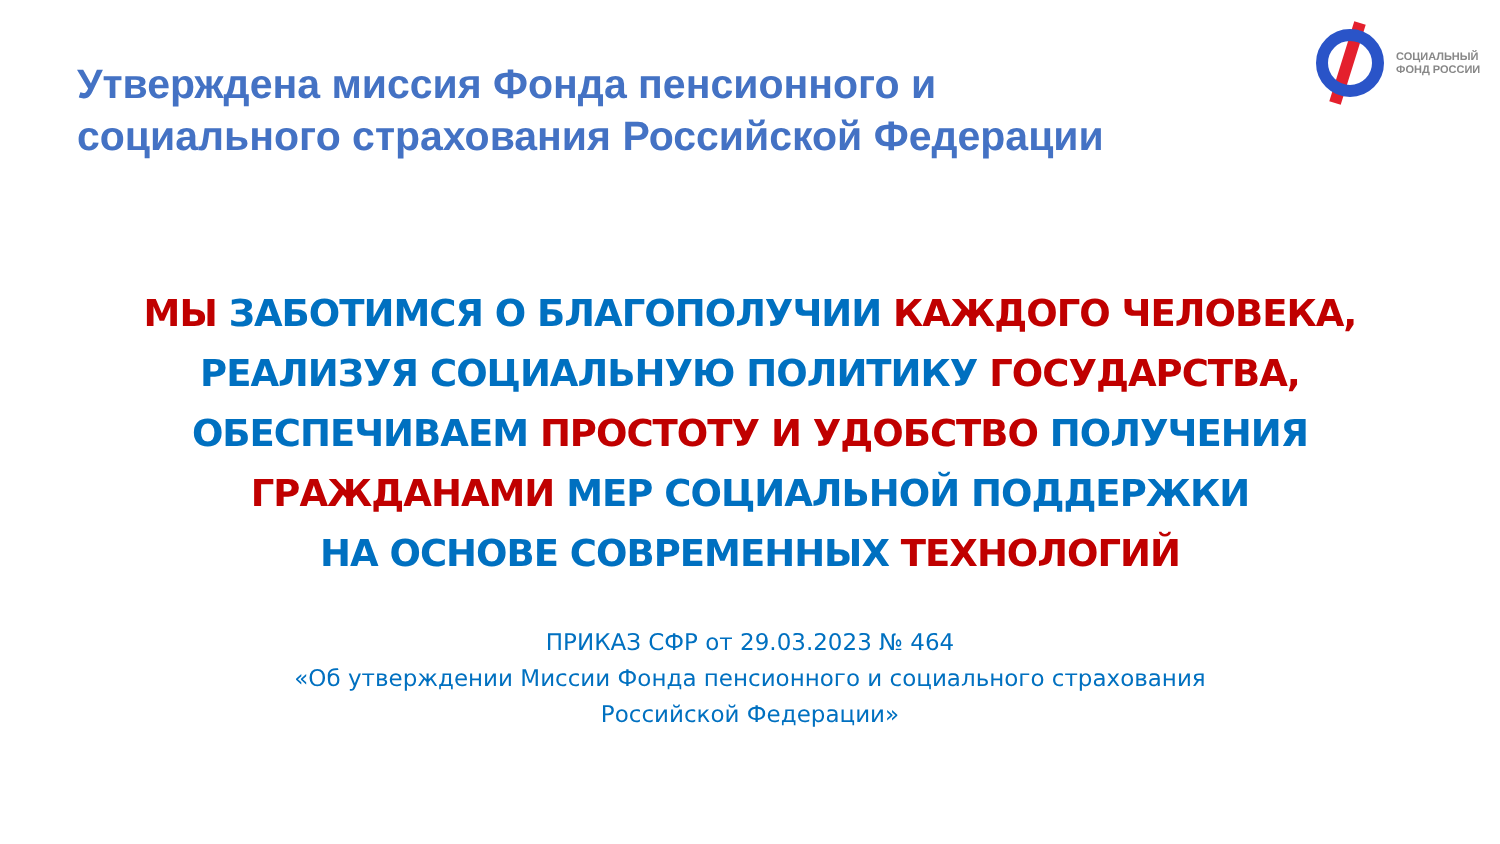Утверждена миссия Фонда пенсионного и
социального страхования Российской Федерации
СОЦИАЛЬНЫЙ
ФОНД РОССИИ
МЫ ЗАБОТИМСЯ О БЛАГОПОЛУЧИИ КАЖДОГО ЧЕЛОВЕКА,
РЕАЛИЗУЯ СОЦИАЛЬНУЮ ПОЛИТИКУ ГОСУДАРСТВА,
ОБЕСПЕЧИВАЕМ ПРОСТОТУ И УДОБСТВО ПОЛУЧЕНИЯ
ГРАЖДАНАМИ МЕР СОЦИАЛЬНОЙ ПОДДЕРЖКИ
НА ОСНОВЕ СОВРЕМЕННЫХ ТЕХНОЛОГИЙ
ПРИКАЗ СФР от 29.03.2023 № 464
«Об утверждении Миссии Фонда пенсионного и социального страхования
Российской Федерации»